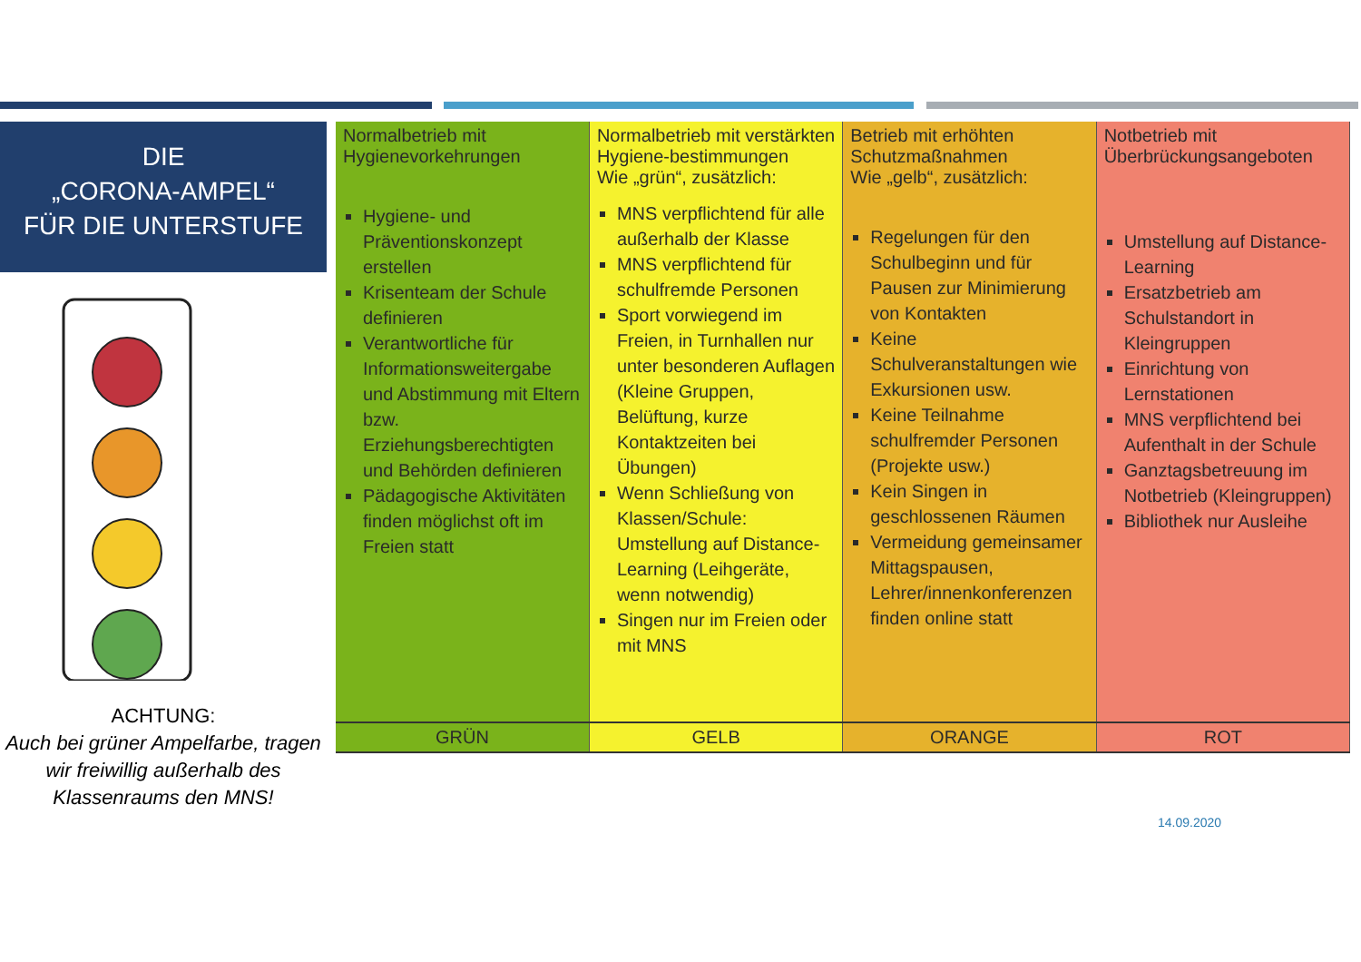DIE
„CORONA-AMPEL“
FÜR DIE UNTERSTUFE
ACHTUNG:
Auch bei grüner Ampelfarbe, tragen wir freiwillig außerhalb des Klassenraums den MNS!
| Normalbetrieb mit Hygienevorkehrungen Hygiene- und Präventionskonzept erstellen Krisenteam der Schule definieren Verantwortliche für Informationsweitergabe und Abstimmung mit Eltern bzw. Erziehungsberechtigten und Behörden definieren Pädagogische Aktivitäten finden möglichst oft im Freien statt | Normalbetrieb mit verstärkten Hygiene-bestimmungen Wie „grün“, zusätzlich: MNS verpflichtend für alle außerhalb der Klasse MNS verpflichtend für schulfremde Personen Sport vorwiegend im Freien, in Turnhallen nur unter besonderen Auflagen (Kleine Gruppen, Belüftung, kurze Kontaktzeiten bei Übungen) Wenn Schließung von Klassen/Schule: Umstellung auf Distance-Learning (Leihgeräte, wenn notwendig) Singen nur im Freien oder mit MNS | Betrieb mit erhöhten Schutzmaßnahmen Wie „gelb“, zusätzlich: Regelungen für den Schulbeginn und für Pausen zur Minimierung von Kontakten Keine Schulveranstaltungen wie Exkursionen usw. Keine Teilnahme schulfremder Personen (Projekte usw.) Kein Singen in geschlossenen Räumen Vermeidung gemeinsamer Mittagspausen, Lehrer/innenkonferenzen finden online statt | Notbetrieb mit Überbrückungsangeboten Umstellung auf Distance-Learning Ersatzbetrieb am Schulstandort in Kleingruppen Einrichtung von Lernstationen MNS verpflichtend bei Aufenthalt in der Schule Ganztagsbetreuung im Notbetrieb (Kleingruppen) Bibliothek nur Ausleihe |
| GRÜN | GELB | ORANGE | ROT |
14.09.2020